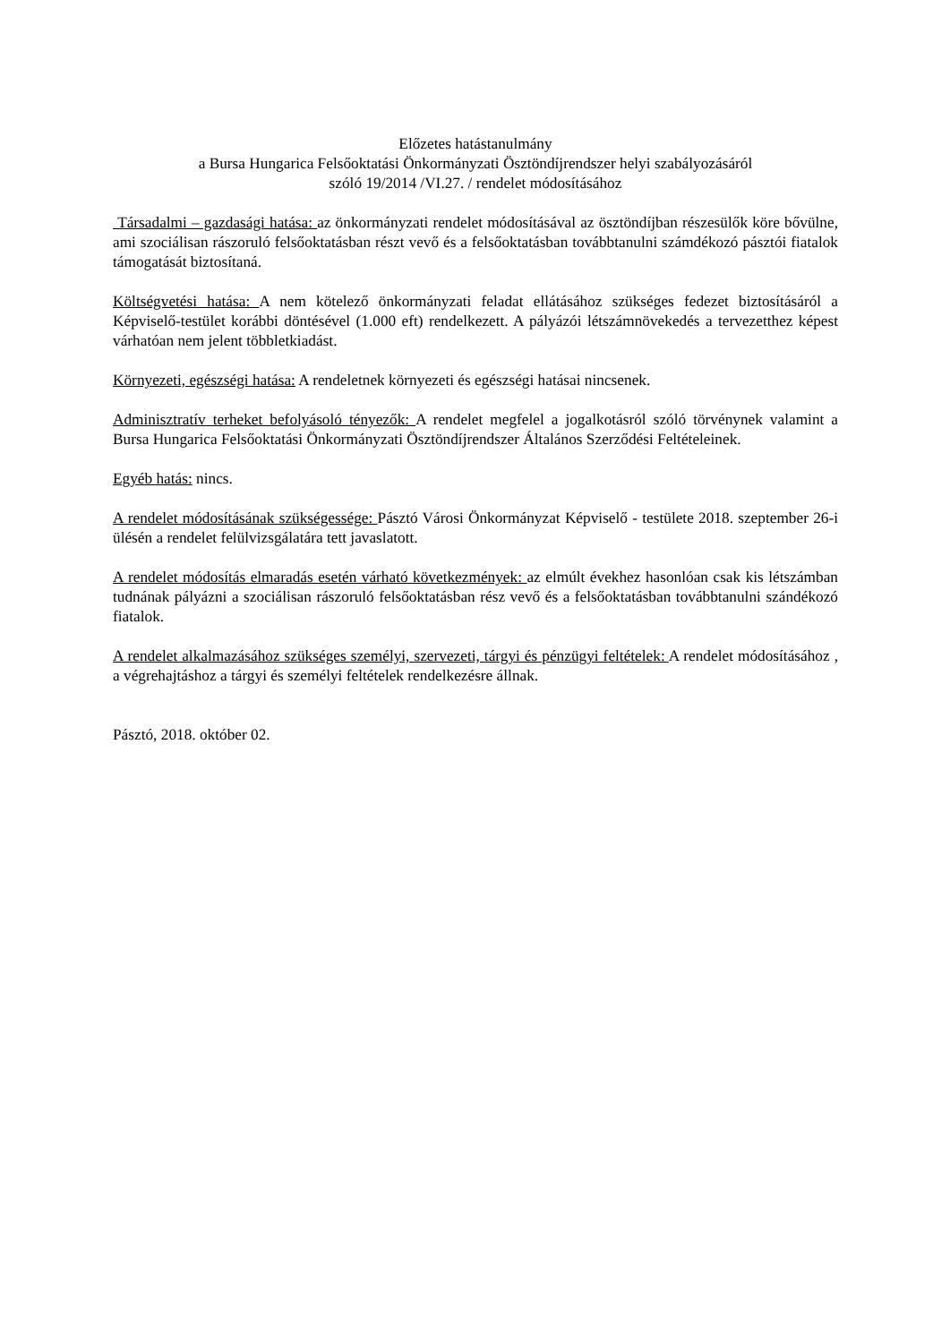Előzetes hatástanulmány
a Bursa Hungarica Felsőoktatási Önkormányzati Ösztöndíjrendszer helyi szabályozásáról
szóló 19/2014 /VI.27. / rendelet módosításához
Társadalmi – gazdasági hatása: az önkormányzati rendelet módosításával az ösztöndíjban részesülők köre bővülne, ami szociálisan rászoruló felsőoktatásban részt vevő és a felsőoktatásban továbbtanulni számdékozó pásztói fiatalok támogatását biztosítaná.
Költségvetési hatása: A nem kötelező önkormányzati feladat ellátásához szükséges fedezet biztosításáról a Képviselő-testület korábbi döntésével (1.000 eft) rendelkezett. A pályázói létszámnövekedés a tervezetthez képest várhatóan nem jelent többletkiadást.
Környezeti, egészségi hatása: A rendeletnek környezeti és egészségi hatásai nincsenek.
Adminisztratív terheket befolyásoló tényezők: A rendelet megfelel a jogalkotásról szóló törvénynek valamint a Bursa Hungarica Felsőoktatási Önkormányzati Ösztöndíjrendszer Általános Szerződési Feltételeinek.
Egyéb hatás: nincs.
A rendelet módosításának szükségessége: Pásztó Városi Önkormányzat Képviselő - testülete 2018. szeptember 26-i ülésén a rendelet felülvizsgálatára tett javaslatott.
A rendelet módosítás elmaradás esetén várható következmények: az elmúlt évekhez hasonlóan csak kis létszámban tudnának pályázni a szociálisan rászoruló felsőoktatásban rész vevő és a felsőoktatásban továbbtanulni szándékozó fiatalok.
A rendelet alkalmazásához szükséges személyi, szervezeti, tárgyi és pénzügyi feltételek: A rendelet módosításához , a végrehajtáshoz a tárgyi és személyi feltételek rendelkezésre állnak.
Pásztó, 2018. október 02.